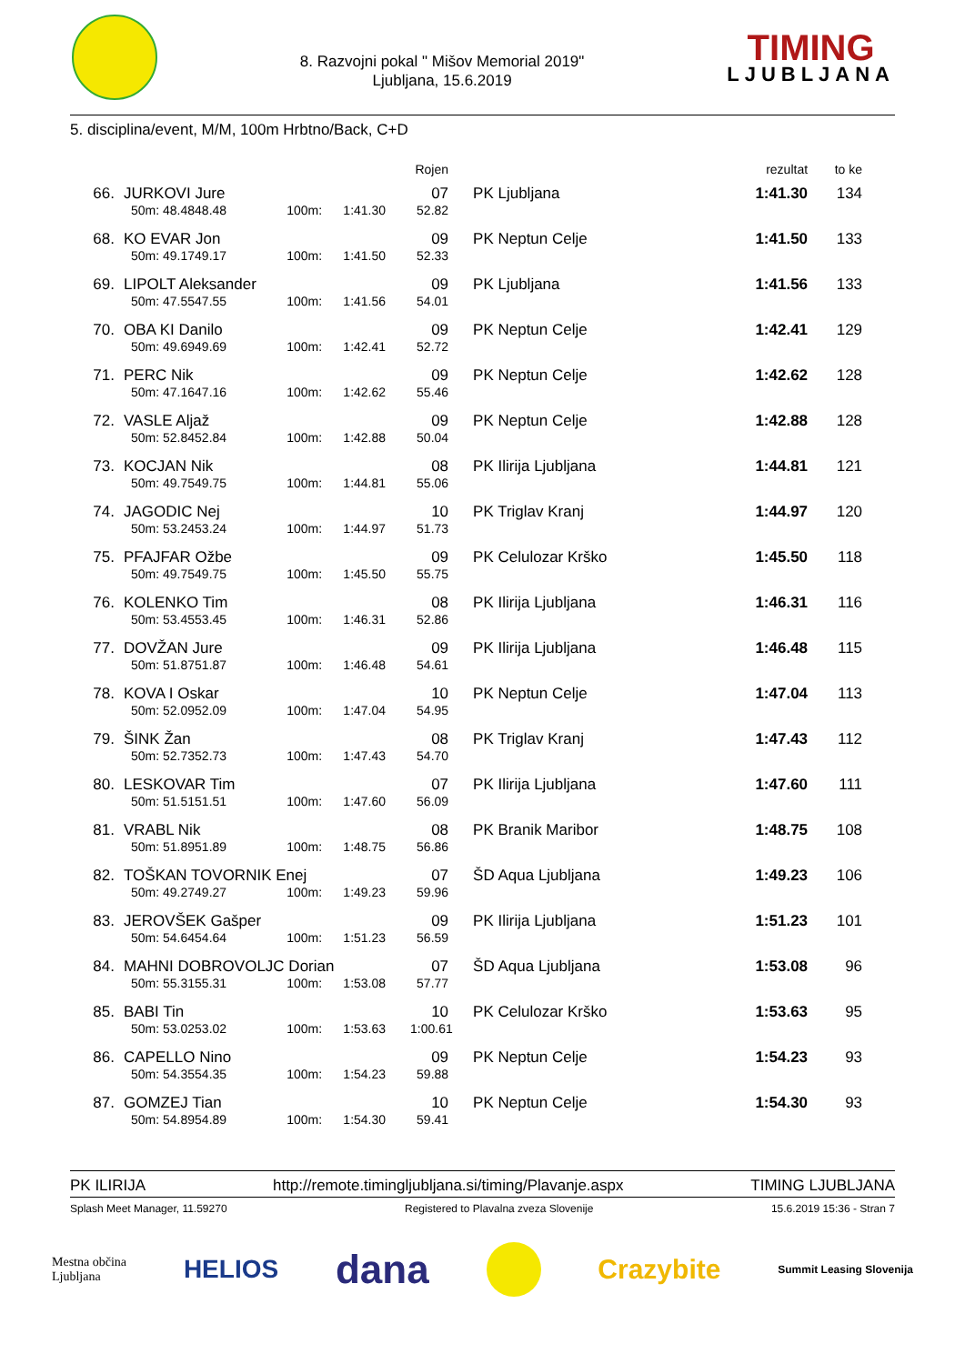8. Razvojni pokal " Mišov Memorial 2019"
Ljubljana, 15.6.2019
TIMING
LJUBLJANA
5. disciplina/event, M/M, 100m Hrbtno/Back, C+D
| | | | | | Rojen | | rezultat | to ke |
| --- | --- | --- | --- | --- | --- | --- | --- | --- |
| 66. | JURKOVI Jure | | | | 07 | PK Ljubljana | 1:41.30 | 134 |
| | 50m: 48.48 | 48.48 | 100m: | 1:41.30 | 52.82 | | | |
| 68. | KO EVAR Jon | | | | 09 | PK Neptun Celje | 1:41.50 | 133 |
| | 50m: 49.17 | 49.17 | 100m: | 1:41.50 | 52.33 | | | |
| 69. | LIPOLT Aleksander | | | | 09 | PK Ljubljana | 1:41.56 | 133 |
| | 50m: 47.55 | 47.55 | 100m: | 1:41.56 | 54.01 | | | |
| 70. | OBA KI Danilo | | | | 09 | PK Neptun Celje | 1:42.41 | 129 |
| | 50m: 49.69 | 49.69 | 100m: | 1:42.41 | 52.72 | | | |
| 71. | PERC Nik | | | | 09 | PK Neptun Celje | 1:42.62 | 128 |
| | 50m: 47.16 | 47.16 | 100m: | 1:42.62 | 55.46 | | | |
| 72. | VASLE Aljaž | | | | 09 | PK Neptun Celje | 1:42.88 | 128 |
| | 50m: 52.84 | 52.84 | 100m: | 1:42.88 | 50.04 | | | |
| 73. | KOCJAN Nik | | | | 08 | PK Ilirija Ljubljana | 1:44.81 | 121 |
| | 50m: 49.75 | 49.75 | 100m: | 1:44.81 | 55.06 | | | |
| 74. | JAGODIC Nej | | | | 10 | PK Triglav Kranj | 1:44.97 | 120 |
| | 50m: 53.24 | 53.24 | 100m: | 1:44.97 | 51.73 | | | |
| 75. | PFAJFAR Ožbe | | | | 09 | PK Celulozar Krško | 1:45.50 | 118 |
| | 50m: 49.75 | 49.75 | 100m: | 1:45.50 | 55.75 | | | |
| 76. | KOLENKO Tim | | | | 08 | PK Ilirija Ljubljana | 1:46.31 | 116 |
| | 50m: 53.45 | 53.45 | 100m: | 1:46.31 | 52.86 | | | |
| 77. | DOVŽAN Jure | | | | 09 | PK Ilirija Ljubljana | 1:46.48 | 115 |
| | 50m: 51.87 | 51.87 | 100m: | 1:46.48 | 54.61 | | | |
| 78. | KOVA I Oskar | | | | 10 | PK Neptun Celje | 1:47.04 | 113 |
| | 50m: 52.09 | 52.09 | 100m: | 1:47.04 | 54.95 | | | |
| 79. | ŠINK Žan | | | | 08 | PK Triglav Kranj | 1:47.43 | 112 |
| | 50m: 52.73 | 52.73 | 100m: | 1:47.43 | 54.70 | | | |
| 80. | LESKOVAR Tim | | | | 07 | PK Ilirija Ljubljana | 1:47.60 | 111 |
| | 50m: 51.51 | 51.51 | 100m: | 1:47.60 | 56.09 | | | |
| 81. | VRABL Nik | | | | 08 | PK Branik Maribor | 1:48.75 | 108 |
| | 50m: 51.89 | 51.89 | 100m: | 1:48.75 | 56.86 | | | |
| 82. | TOŠKAN TOVORNIK Enej | | | | 07 | ŠD Aqua Ljubljana | 1:49.23 | 106 |
| | 50m: 49.27 | 49.27 | 100m: | 1:49.23 | 59.96 | | | |
| 83. | JEROVŠEK Gašper | | | | 09 | PK Ilirija Ljubljana | 1:51.23 | 101 |
| | 50m: 54.64 | 54.64 | 100m: | 1:51.23 | 56.59 | | | |
| 84. | MAHNI DOBROVOLJC Dorian | | | | 07 | ŠD Aqua Ljubljana | 1:53.08 | 96 |
| | 50m: 55.31 | 55.31 | 100m: | 1:53.08 | 57.77 | | | |
| 85. | BABI Tin | | | | 10 | PK Celulozar Krško | 1:53.63 | 95 |
| | 50m: 53.02 | 53.02 | 100m: | 1:53.63 | 1:00.61 | | | |
| 86. | CAPELLO Nino | | | | 09 | PK Neptun Celje | 1:54.23 | 93 |
| | 50m: 54.35 | 54.35 | 100m: | 1:54.23 | 59.88 | | | |
| 87. | GOMZEJ Tian | | | | 10 | PK Neptun Celje | 1:54.30 | 93 |
| | 50m: 54.89 | 54.89 | 100m: | 1:54.30 | 59.41 | | | |
PK ILIRIJA http://remote.timingljubljana.si/timing/Plavanje.aspx TIMING LJUBLJANA
Splash Meet Manager, 11.59270 Registered to Plavalna zveza Slovenije 15.6.2019 15:36 - Stran 7
Mestna občina
Ljubljana HELIOS dana Crazybite Summit Leasing Slovenija